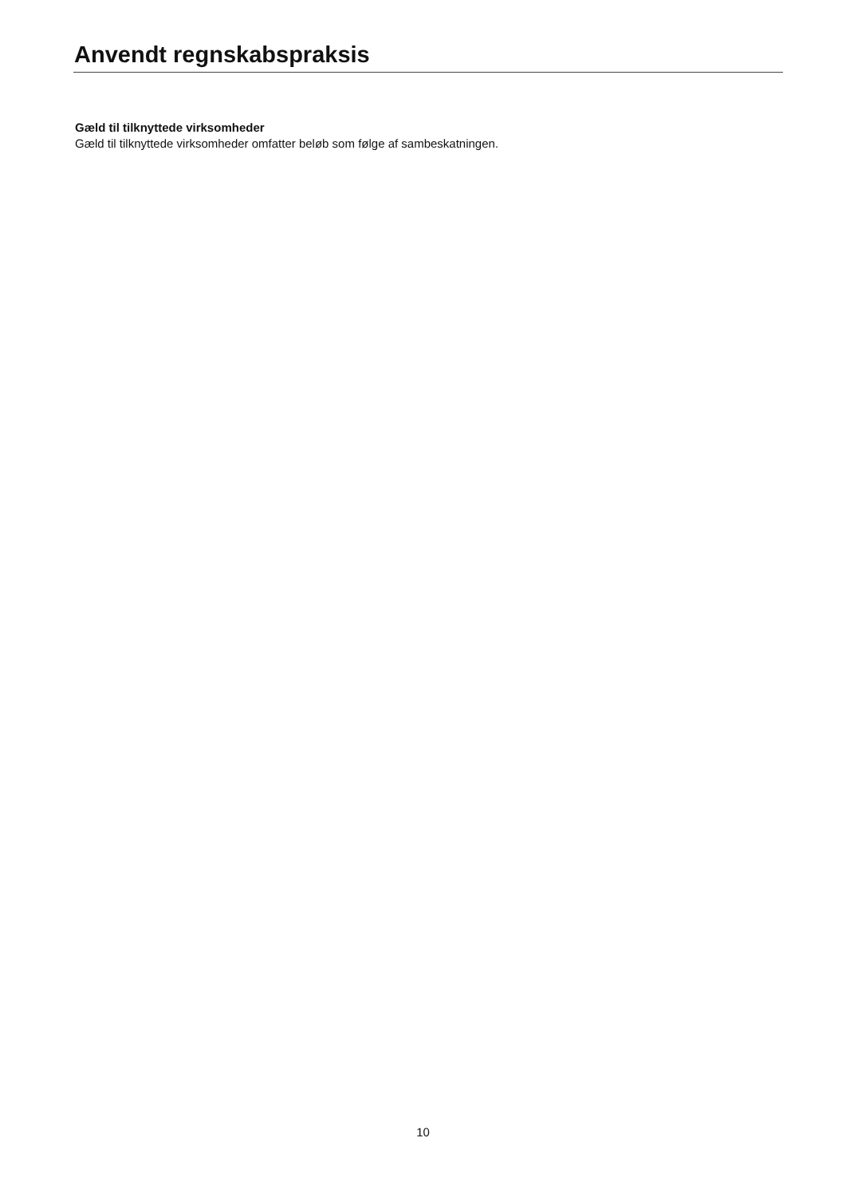Anvendt regnskabspraksis
Gæld til tilknyttede virksomheder
Gæld til tilknyttede virksomheder omfatter beløb som følge af sambeskatningen.
10